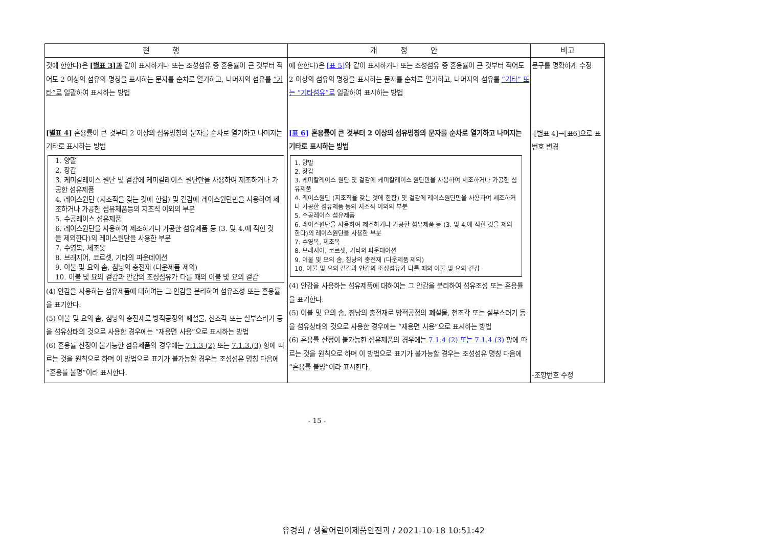| 현 행 | 개 정 안 | 비고 |
| --- | --- | --- |
| 것에 한한다)은 [별표 3]과 같이 표시하거나 또는 조성섬유 중 혼용률이 큰 것부터 적어도 2 이상의 섬유의 명칭을 표시하는 문자를 순차로 열기하고, 나머지의 섬유를 “기타”로 일괄하여 표시하는 방법 [별표 4] 혼용률이 큰 것부터 2 이상의 섬유명칭의 문자를 순차로 열기하고 나머지는 기타로 표시하는 방법 1. 양말 2. 장갑 3. 케미칼레이스 원단 및 겉감에 케미칼레이스 원단만을 사용하여 제조하거나 가공한 섬유제품 4. 레이스원단 (지조직을 갖는 것에 한함) 및 겉감에 레이스원단만을 사용하여 제조하거나 가공한 섬유제품등의 지조직 이외의 부분 5. 수공레이스 섬유제품 6. 레이스원단을 사용하여 제조하거나 가공한 섬유제품 등 (3. 및 4.에 적힌 것을 제외한다)의 레이스원단을 사용한 부분 7. 수영복, 체조옷 8. 브래지어, 코르셋, 기타의 파운데이션 9. 이불 및 요의 솜, 침낭의 충전재 (다운제품 제외) 10. 이불 및 요의 겉감과 안감의 조성섬유가 다를 때의 이불 및 요의 겉감 (4) 안감을 사용하는 섬유제품에 대하여는 그 안감을 분리하여 섬유조성 또는 혼용률을 표기한다. (5) 이불 및 요의 솜, 침낭의 충전재로 방적공정의 폐설물, 천조각 또는 실부스러기 등을 섬유상태의 것으로 사용한 경우에는 “재용면 사용”으로 표시하는 방법 (6) 혼용률 산정이 불가능한 섬유제품의 경우에는 7.1.3 (2) 또는 7.1.3.(3) 항에 따르는 것을 원칙으로 하며 이 방법으로 표기가 불가능할 경우는 조성섬유 명칭 다음에 “혼용률 불명”이라 표시한다. | 에 한한다)은 [표 5] 와 같이 표시하거나 또는 조성섬유 중 혼용률이 큰 것부터 적어도 2 이상의 섬유의 명칭을 표시하는 문자를 순차로 열기하고, 나머지의 섬유를 “기타” 또는 “기타섬유”로 일괄하여 표시하는 방법 [표 6] 혼용률이 큰 것부터 2 이상의 섬유명칭의 문자를 순차로 열기하고 나머지는 기타로 표시하는 방법 1. 양말 2. 장갑 3. 케미칼레이스 원단 및 겉감에 케미칼레이스 원단만을 사용하여 제조하거나 가공한 섬유제품 4. 레이스원단 (지조직을 갖는 것에 한함) 및 겉감에 레이스원단만을 사용하여 제조하거나 가공한 섬유제품 등의 지조직 이외의 부분 5. 수공레이스 섬유제품 6. 레이스원단을 사용하여 제조하거나 가공한 섬유제품 등 (3. 및 4.에 적힌 것을 제외한다)의 레이스원단을 사용한 부분 7. 수영복, 체조복 8. 브래지어, 코르셋, 기타의 파운데이션 9. 이불 및 요의 솜, 침낭의 충전재 (다운제품 제외) 10. 이불 및 요의 겉감과 안감의 조성섬유가 다를 때의 이불 및 요의 겉감 (4) 안감을 사용하는 섬유제품에 대하여는 그 안감을 분리하여 섬유조성 또는 혼용률을 표기한다. (5) 이불 및 요의 솜, 침낭의 충전재로 방적공정의 폐설물, 천조각 또는 실부스러기 등을 섬유상태의 것으로 사용한 경우에는 “재용면 사용”으로 표시하는 방법 (6) 혼용률 산정이 불가능한 섬유제품의 경우에는 7.1.4 (2) 또는 7.1.4.(3) 항에 따르는 것을 원칙으로 하며 이 방법으로 표기가 불가능할 경우는 조성섬유 명칭 다음에 “혼용률 불명”이라 표시한다. | 문구를 명확하게 수정 -[별표 4]→[표6]으로 표번호 변경 -조항번호 수정 |
- 15 -
유경희 / 생활어린이제품안전과 / 2021-10-18 10:51:42